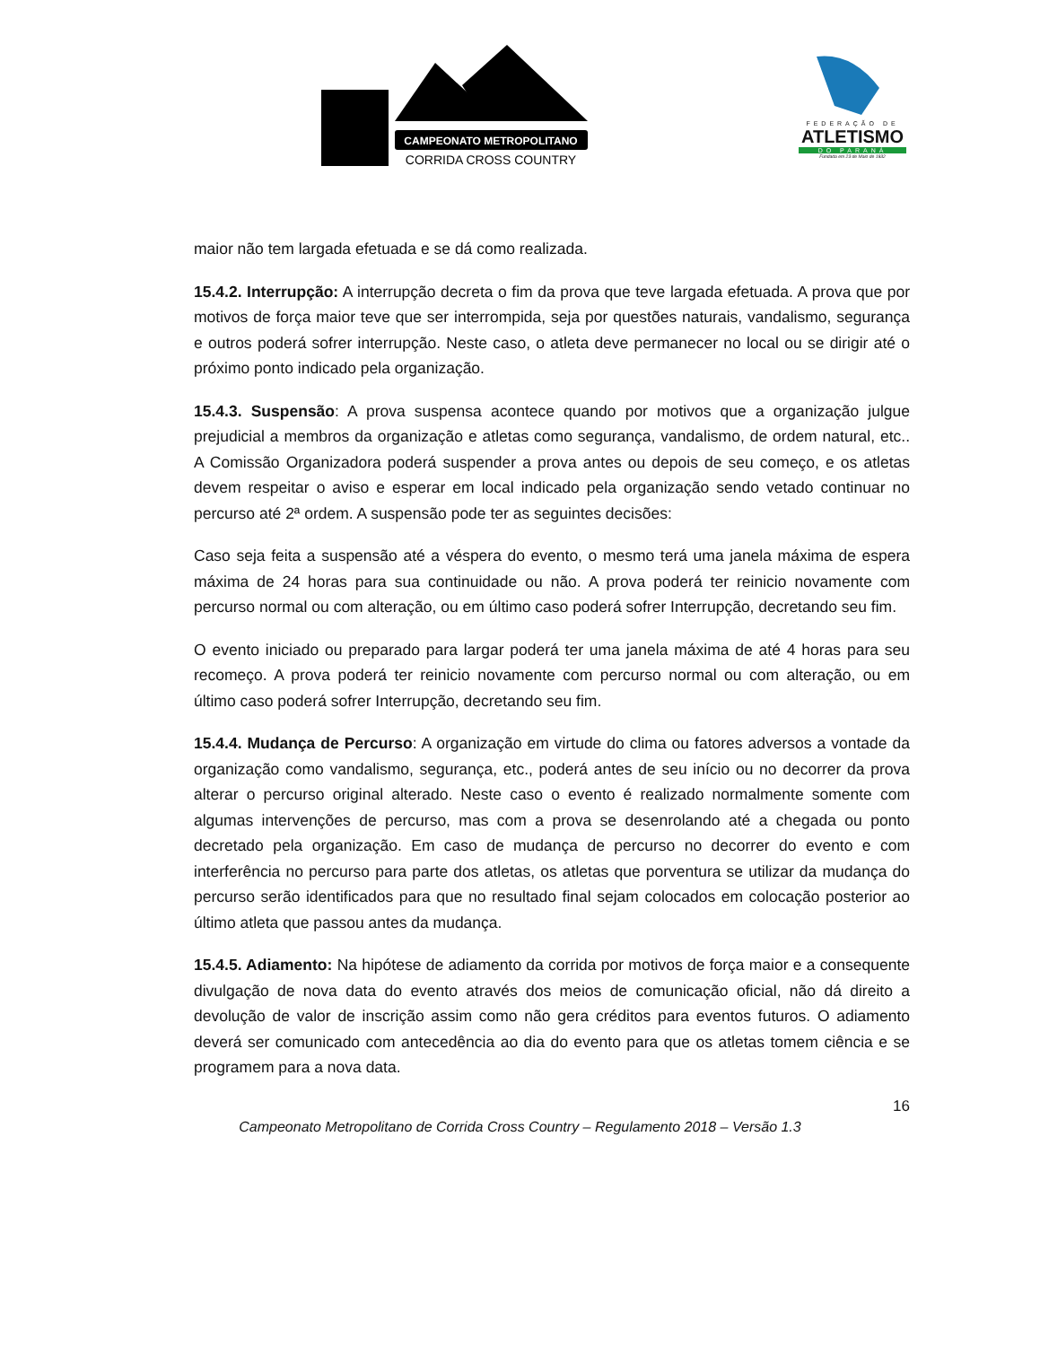CAMPEONATO METROPOLITANO
CORRIDA CROSS COUNTRY
FEDERAÇÃO DE
ATLETISMO
DO PARANÁ
Fundada em 23 de Maio de 1932
maior não tem largada efetuada e se dá como realizada.
15.4.2. Interrupção: A interrupção decreta o fim da prova que teve largada efetuada. A prova que por motivos de força maior teve que ser interrompida, seja por questões naturais, vandalismo, segurança e outros poderá sofrer interrupção. Neste caso, o atleta deve permanecer no local ou se dirigir até o próximo ponto indicado pela organização.
15.4.3. Suspensão: A prova suspensa acontece quando por motivos que a organização julgue prejudicial a membros da organização e atletas como segurança, vandalismo, de ordem natural, etc.. A Comissão Organizadora poderá suspender a prova antes ou depois de seu começo, e os atletas devem respeitar o aviso e esperar em local indicado pela organização sendo vetado continuar no percurso até 2ª ordem. A suspensão pode ter as seguintes decisões:
Caso seja feita a suspensão até a véspera do evento, o mesmo terá uma janela máxima de espera máxima de 24 horas para sua continuidade ou não. A prova poderá ter reinicio novamente com percurso normal ou com alteração, ou em último caso poderá sofrer Interrupção, decretando seu fim.
O evento iniciado ou preparado para largar poderá ter uma janela máxima de até 4 horas para seu recomeço. A prova poderá ter reinicio novamente com percurso normal ou com alteração, ou em último caso poderá sofrer Interrupção, decretando seu fim.
15.4.4. Mudança de Percurso: A organização em virtude do clima ou fatores adversos a vontade da organização como vandalismo, segurança, etc., poderá antes de seu início ou no decorrer da prova alterar o percurso original alterado. Neste caso o evento é realizado normalmente somente com algumas intervenções de percurso, mas com a prova se desenrolando até a chegada ou ponto decretado pela organização. Em caso de mudança de percurso no decorrer do evento e com interferência no percurso para parte dos atletas, os atletas que porventura se utilizar da mudança do percurso serão identificados para que no resultado final sejam colocados em colocação posterior ao último atleta que passou antes da mudança.
15.4.5. Adiamento: Na hipótese de adiamento da corrida por motivos de força maior e a consequente divulgação de nova data do evento através dos meios de comunicação oficial, não dá direito a devolução de valor de inscrição assim como não gera créditos para eventos futuros. O adiamento deverá ser comunicado com antecedência ao dia do evento para que os atletas tomem ciência e se programem para a nova data.
16
Campeonato Metropolitano de Corrida Cross Country – Regulamento 2018 – Versão 1.3